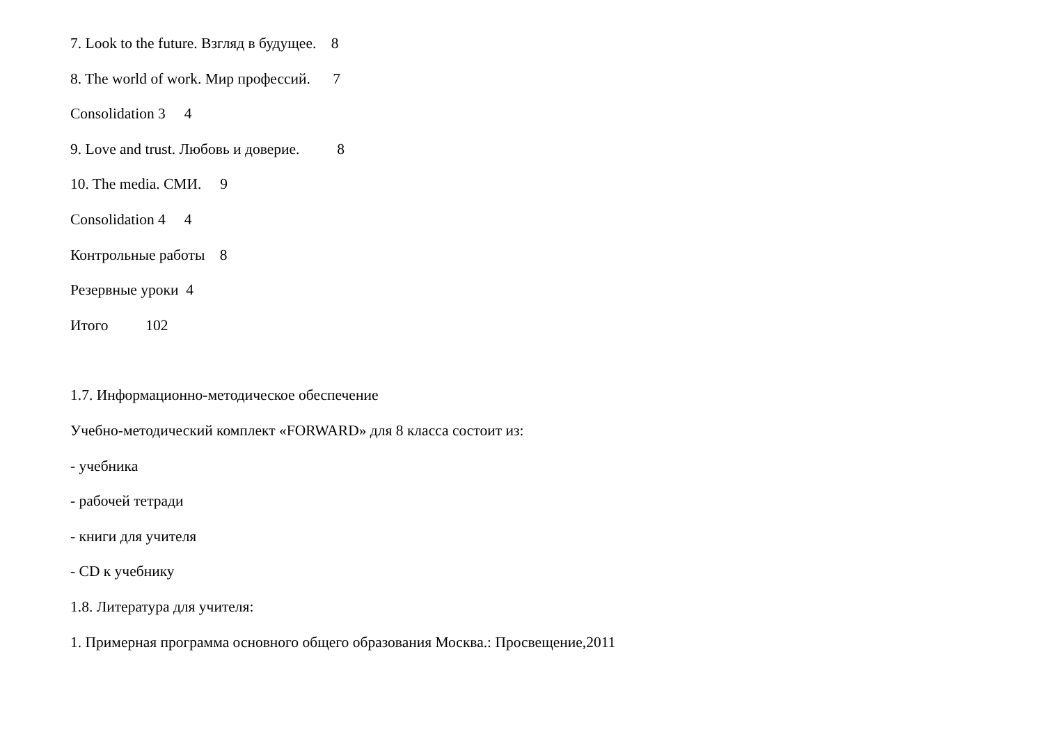7. Look to the future. Взгляд в будущее. 8
8. The world of work. Мир профессий. 7
Consolidation 3 4
9. Love and trust. Любовь и доверие. 8
10. The media. СМИ. 9
Consolidation 4 4
Контрольные работы 8
Резервные уроки 4
Итого 102
1.7. Информационно-методическое обеспечение
Учебно-методический комплект «FORWARD» для 8 класса состоит из:
- учебника
- рабочей тетради
- книги для учителя
- CD к учебнику
1.8. Литература для учителя:
1. Примерная программа основного общего образования Москва.: Просвещение,2011